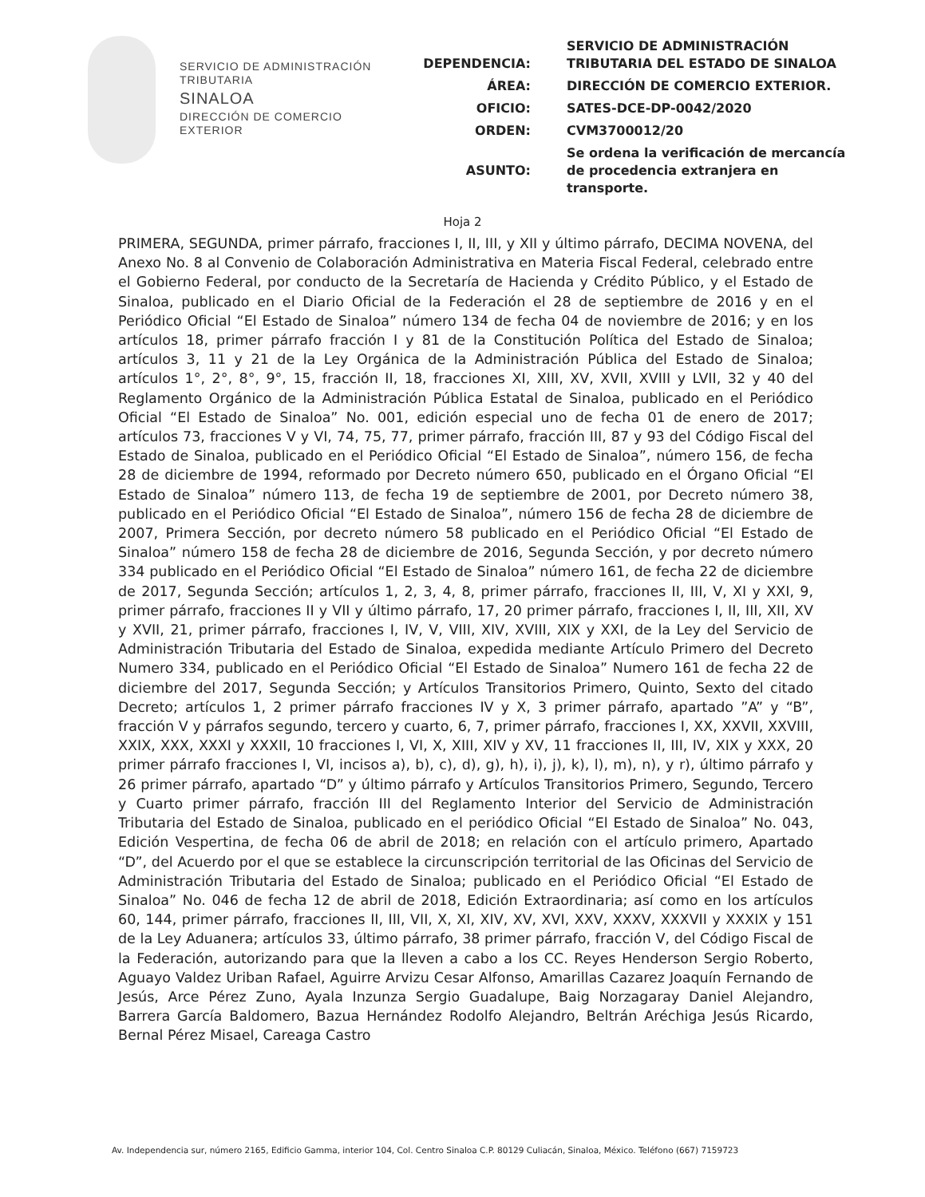SERVICIO DE ADMINISTRACIÓN
TRIBUTARIA
SINALOA
DIRECCIÓN DE COMERCIO
EXTERIOR
| DEPENDENCIA: | SERVICIO DE ADMINISTRACIÓN TRIBUTARIA DEL ESTADO DE SINALOA |
| ÁREA: | DIRECCIÓN DE COMERCIO EXTERIOR. |
| OFICIO: | SATES-DCE-DP-0042/2020 |
| ORDEN: | CVM3700012/20 |
| ASUNTO: | Se ordena la verificación de mercancía de procedencia extranjera en transporte. |
Hoja 2
PRIMERA, SEGUNDA, primer párrafo, fracciones I, II, III, y XII y último párrafo, DECIMA NOVENA, del Anexo No. 8 al Convenio de Colaboración Administrativa en Materia Fiscal Federal, celebrado entre el Gobierno Federal, por conducto de la Secretaría de Hacienda y Crédito Público, y el Estado de Sinaloa, publicado en el Diario Oficial de la Federación el 28 de septiembre de 2016 y en el Periódico Oficial “El Estado de Sinaloa” número 134 de fecha 04 de noviembre de 2016; y en los artículos 18, primer párrafo fracción I y 81 de la Constitución Política del Estado de Sinaloa; artículos 3, 11 y 21 de la Ley Orgánica de la Administración Pública del Estado de Sinaloa; artículos 1°, 2°, 8°, 9°, 15, fracción II, 18, fracciones XI, XIII, XV, XVII, XVIII y LVII, 32 y 40 del Reglamento Orgánico de la Administración Pública Estatal de Sinaloa, publicado en el Periódico Oficial “El Estado de Sinaloa” No. 001, edición especial uno de fecha 01 de enero de 2017; artículos 73, fracciones V y VI, 74, 75, 77, primer párrafo, fracción III, 87 y 93 del Código Fiscal del Estado de Sinaloa, publicado en el Periódico Oficial “El Estado de Sinaloa”, número 156, de fecha 28 de diciembre de 1994, reformado por Decreto número 650, publicado en el Órgano Oficial “El Estado de Sinaloa” número 113, de fecha 19 de septiembre de 2001, por Decreto número 38, publicado en el Periódico Oficial “El Estado de Sinaloa”, número 156 de fecha 28 de diciembre de 2007, Primera Sección, por decreto número 58 publicado en el Periódico Oficial “El Estado de Sinaloa” número 158 de fecha 28 de diciembre de 2016, Segunda Sección, y por decreto número 334 publicado en el Periódico Oficial “El Estado de Sinaloa” número 161, de fecha 22 de diciembre de 2017, Segunda Sección; artículos 1, 2, 3, 4, 8, primer párrafo, fracciones II, III, V, XI y XXI, 9, primer párrafo, fracciones II y VII y último párrafo, 17, 20 primer párrafo, fracciones I, II, III, XII, XV y XVII, 21, primer párrafo, fracciones I, IV, V, VIII, XIV, XVIII, XIX y XXI, de la Ley del Servicio de Administración Tributaria del Estado de Sinaloa, expedida mediante Artículo Primero del Decreto Numero 334, publicado en el Periódico Oficial “El Estado de Sinaloa” Numero 161 de fecha 22 de diciembre del 2017, Segunda Sección; y Artículos Transitorios Primero, Quinto, Sexto del citado Decreto; artículos 1, 2 primer párrafo fracciones IV y X, 3 primer párrafo, apartado ”A” y “B”, fracción V y párrafos segundo, tercero y cuarto, 6, 7, primer párrafo, fracciones I, XX, XXVII, XXVIII, XXIX, XXX, XXXI y XXXII, 10 fracciones I, VI, X, XIII, XIV y XV, 11 fracciones II, III, IV, XIX y XXX, 20 primer párrafo fracciones I, VI, incisos a), b), c), d), g), h), i), j), k), l), m), n), y r), último párrafo y 26 primer párrafo, apartado “D” y último párrafo y Artículos Transitorios Primero, Segundo, Tercero y Cuarto primer párrafo, fracción III del Reglamento Interior del Servicio de Administración Tributaria del Estado de Sinaloa, publicado en el periódico Oficial “El Estado de Sinaloa” No. 043, Edición Vespertina, de fecha 06 de abril de 2018; en relación con el artículo primero, Apartado “D”, del Acuerdo por el que se establece la circunscripción territorial de las Oficinas del Servicio de Administración Tributaria del Estado de Sinaloa; publicado en el Periódico Oficial “El Estado de Sinaloa” No. 046 de fecha 12 de abril de 2018, Edición Extraordinaria; así como en los artículos 60, 144, primer párrafo, fracciones II, III, VII, X, XI, XIV, XV, XVI, XXV, XXXV, XXXVII y XXXIX y 151 de la Ley Aduanera; artículos 33, último párrafo, 38 primer párrafo, fracción V, del Código Fiscal de la Federación, autorizando para que la lleven a cabo a los CC. Reyes Henderson Sergio Roberto, Aguayo Valdez Uriban Rafael, Aguirre Arvizu Cesar Alfonso, Amarillas Cazarez Joaquín Fernando de Jesús, Arce Pérez Zuno, Ayala Inzunza Sergio Guadalupe, Baig Norzagaray Daniel Alejandro, Barrera García Baldomero, Bazua Hernández Rodolfo Alejandro, Beltrán Aréchiga Jesús Ricardo, Bernal Pérez Misael, Careaga Castro
Av. Independencia sur, número 2165, Edificio Gamma, interior 104, Col. Centro Sinaloa C.P. 80129 Culiacán, Sinaloa, México. Teléfono (667) 7159723